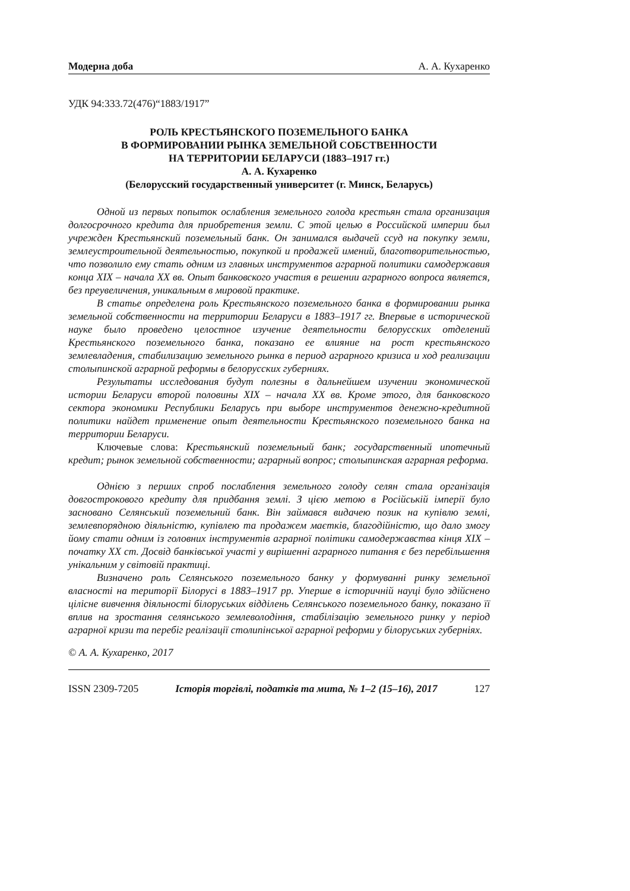Модерна доба А. А. Кухаренко
УДК 94:333.72(476)“1883/1917”
РОЛЬ КРЕСТЬЯНСКОГО ПОЗЕМЕЛЬНОГО БАНКА
В ФОРМИРОВАНИИ РЫНКА ЗЕМЕЛЬНОЙ СОБСТВЕННОСТИ
НА ТЕРРИТОРИИ БЕЛАРУСИ (1883–1917 гг.)
А. А. Кухаренко
(Белорусский государственный университет (г. Минск, Беларусь)
Одной из первых попыток ослабления земельного голода крестьян стала организация долгосрочного кредита для приобретения земли. С этой целью в Российской империи был учрежден Крестьянский поземельный банк. Он занимался выдачей ссуд на покупку земли, землеустроительной деятельностью, покупкой и продажей имений, благотворительностью, что позволило ему стать одним из главных инструментов аграрной политики самодержавия конца XIX – начала XX вв. Опыт банковского участия в решении аграрного вопроса является, без преувеличения, уникальным в мировой практике.
В статье определена роль Крестьянского поземельного банка в формировании рынка земельной собственности на территории Беларуси в 1883–1917 гг. Впервые в исторической науке было проведено целостное изучение деятельности белорусских отделений Крестьянского поземельного банка, показано ее влияние на рост крестьянского землевладения, стабилизацию земельного рынка в период аграрного кризиса и ход реализации столыпинской аграрной реформы в белорусских губерниях.
Результаты исследования будут полезны в дальнейшем изучении экономической истории Беларуси второй половины XIX – начала XX вв. Кроме этого, для банковского сектора экономики Республики Беларусь при выборе инструментов денежно-кредитной политики найдет применение опыт деятельности Крестьянского поземельного банка на территории Беларуси.
Ключевые слова: Крестьянский поземельный банк; государственный ипотечный кредит; рынок земельной собственности; аграрный вопрос; столыпинская аграрная реформа.
Однією з перших спроб послаблення земельного голоду селян стала організація довгострокового кредиту для придбання землі. З цією метою в Російській імперії було засновано Селянський поземельний банк. Він займався видачею позик на купівлю землі, землевпорядною діяльністю, купівлею та продажем маєтків, благодійністю, що дало змогу йому стати одним із головних інструментів аграрної політики самодержавства кінця XIX – початку XX ст. Досвід банківської участі у вирішенні аграрного питання є без перебільшення унікальним у світовій практиці.
Визначено роль Селянського поземельного банку у формуванні ринку земельної власності на території Білорусі в 1883–1917 рр. Уперше в історичній науці було здійснено цілісне вивчення діяльності білоруських відділень Селянського поземельного банку, показано її вплив на зростання селянського землеволодіння, стабілізацію земельного ринку у період аграрної кризи та перебіг реалізації столипінської аграрної реформи у білоруських губерніях.
© А. А. Кухаренко, 2017
ISSN 2309-7205 Історія торгівлі, податків та мита, № 1–2 (15–16), 2017 127